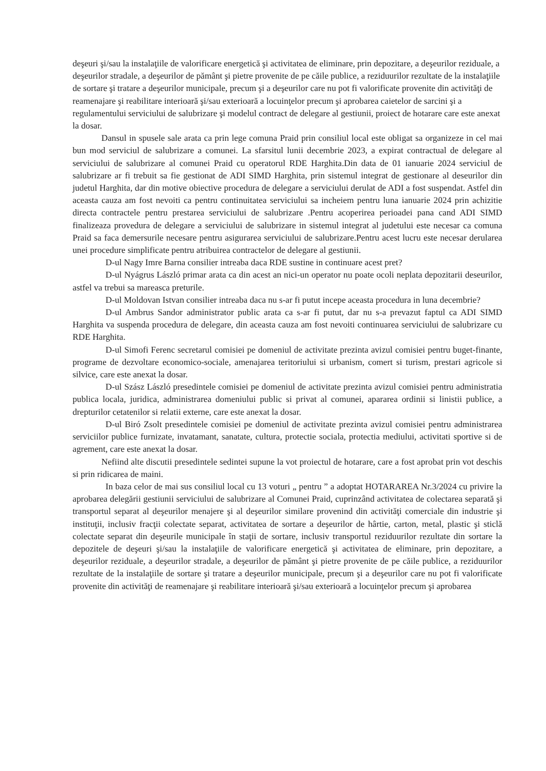deşeuri şi/sau la instalaţiile de valorificare energetică şi activitatea de eliminare, prin depozitare, a deşeurilor reziduale, a deşeurilor stradale, a deşeurilor de pământ şi pietre provenite de pe căile publice, a reziduurilor rezultate de la instalaţiile de sortare şi tratare a deşeurilor municipale, precum şi a deşeurilor care nu pot fi valorificate provenite din activităţi de reamenajare şi reabilitare interioară şi/sau exterioară a locuinţelor precum şi aprobarea caietelor de sarcini şi a regulamentului serviciului de salubrizare şi modelul contract de delegare al gestiunii, proiect de hotarare care este anexat la dosar.
Dansul in spusele sale arata ca prin lege comuna Praid prin consiliul local este obligat sa organizeze in cel mai bun mod serviciul de salubrizare a comunei. La sfarsitul lunii decembrie 2023, a expirat contractual de delegare al serviciului de salubrizare al comunei Praid cu operatorul RDE Harghita.Din data de 01 ianuarie 2024 serviciul de salubrizare ar fi trebuit sa fie gestionat de ADI SIMD Harghita, prin sistemul integrat de gestionare al deseurilor din judetul Harghita, dar din motive obiective procedura de delegare a serviciului derulat de ADI a fost suspendat. Astfel din aceasta cauza am fost nevoiti ca pentru continuitatea serviciului sa incheiem pentru luna ianuarie 2024 prin achizitie directa contractele pentru prestarea serviciului de salubrizare .Pentru acoperirea perioadei pana cand ADI SIMD finalizeaza provedura de delegare a serviciului de salubrizare in sistemul integrat al judetului este necesar ca comuna Praid sa faca demersurile necesare pentru asigurarea serviciului de salubrizare.Pentru acest lucru este necesar derularea unei procedure simplificate pentru atribuirea contractelor de delegare al gestiunii.
D-ul Nagy Imre Barna consilier intreaba daca RDE sustine in continuare acest pret?
D-ul Nyágrus László primar arata ca din acest an nici-un operator nu poate ocoli neplata depozitarii deseurilor, astfel va trebui sa mareasca preturile.
D-ul Moldovan Istvan consilier intreaba daca nu s-ar fi putut incepe aceasta procedura in luna decembrie?
D-ul Ambrus Sandor administrator public arata ca s-ar fi putut, dar nu s-a prevazut faptul ca ADI SIMD Harghita va suspenda procedura de delegare, din aceasta cauza am fost nevoiti continuarea serviciului de salubrizare cu RDE Harghita.
D-ul Simofi Ferenc secretarul comisiei pe domeniul de activitate prezinta avizul comisiei pentru buget-finante, programe de dezvoltare economico-sociale, amenajarea teritoriului si urbanism, comert si turism, prestari agricole si silvice, care este anexat la dosar.
D-ul Szász László presedintele comisiei pe domeniul de activitate prezinta avizul comisiei pentru administratia publica locala, juridica, administrarea domeniului public si privat al comunei, apararea ordinii si linistii publice, a drepturilor cetatenilor si relatii externe, care este anexat la dosar.
D-ul Biró Zsolt presedintele comisiei pe domeniul de activitate prezinta avizul comisiei pentru administrarea serviciilor publice furnizate, invatamant, sanatate, cultura, protectie sociala, protectia mediului, activitati sportive si de agrement, care este anexat la dosar.
Nefiind alte discutii presedintele sedintei supune la vot proiectul de hotarare, care a fost aprobat prin vot deschis si prin ridicarea de maini.
In baza celor de mai sus consiliul local cu 13 voturi „ pentru ” a adoptat HOTARAREA Nr.3/2024 cu privire la aprobarea delegării gestiunii serviciului de salubrizare al Comunei Praid, cuprinzând activitatea de colectarea separată şi transportul separat al deşeurilor menajere şi al deşeurilor similare provenind din activităţi comerciale din industrie şi instituţii, inclusiv fracţii colectate separat, activitatea de sortare a deşeurilor de hârtie, carton, metal, plastic şi sticlă colectate separat din deşeurile municipale în staţii de sortare, inclusiv transportul reziduurilor rezultate din sortare la depozitele de deşeuri şi/sau la instalaţiile de valorificare energetică şi activitatea de eliminare, prin depozitare, a deşeurilor reziduale, a deşeurilor stradale, a deşeurilor de pământ şi pietre provenite de pe căile publice, a reziduurilor rezultate de la instalaţiile de sortare şi tratare a deşeurilor municipale, precum şi a deşeurilor care nu pot fi valorificate provenite din activităţi de reamenajare şi reabilitare interioară şi/sau exterioară a locuinţelor precum şi aprobarea